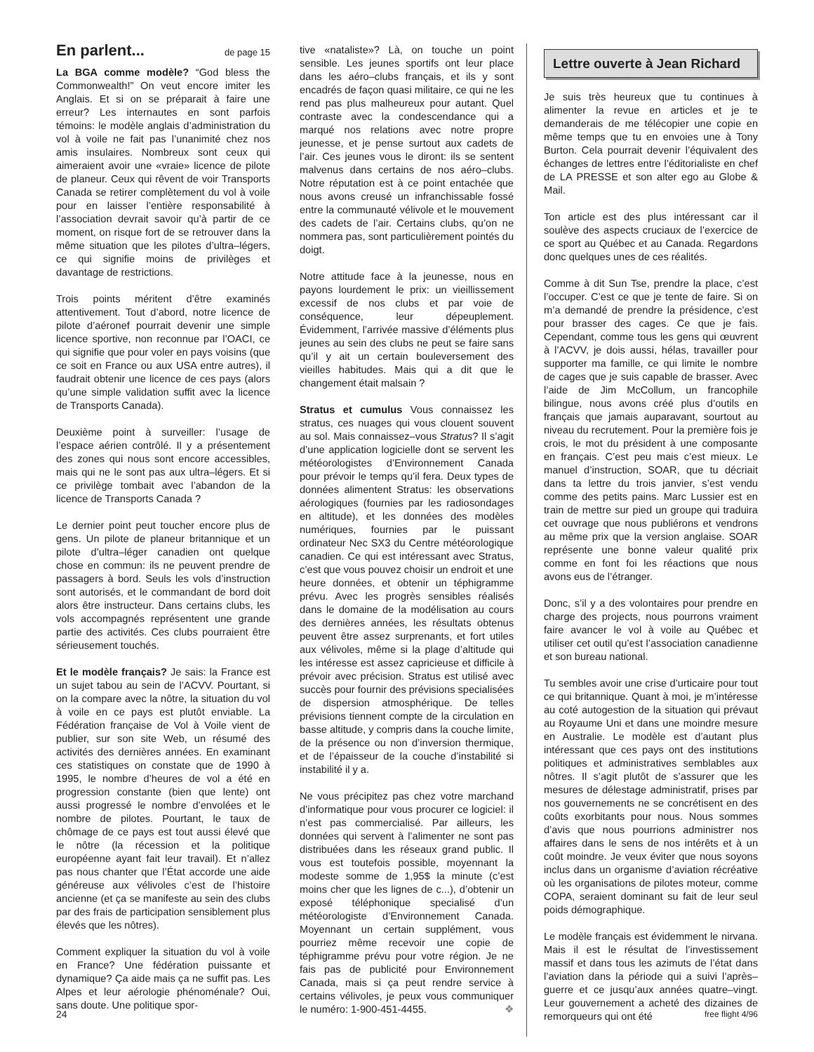En parlent... de page 15
La BGA comme modèle? “God bless the Commonwealth!” On veut encore imiter les Anglais. Et si on se préparait à faire une erreur? Les internautes en sont parfois témoins: le modèle anglais d’administration du vol à voile ne fait pas l’unanimité chez nos amis insulaires. Nombreux sont ceux qui aimeraient avoir une «vraie» licence de pilote de planeur. Ceux qui rêvent de voir Transports Canada se retirer complètement du vol à voile pour en laisser l’entière responsabilité à l’association devrait savoir qu’à partir de ce moment, on risque fort de se retrouver dans la même situation que les pilotes d’ultra–légers, ce qui signifie moins de privilèges et davantage de restrictions.
Trois points méritent d’être examinés attentivement. Tout d’abord, notre licence de pilote d’aéronef pourrait devenir une simple licence sportive, non reconnue par l’OACI, ce qui signifie que pour voler en pays voisins (que ce soit en France ou aux USA entre autres), il faudrait obtenir une licence de ces pays (alors qu’une simple validation suffit avec la licence de Transports Canada).
Deuxième point à surveiller: l’usage de l’espace aérien contrôlé. Il y a présentement des zones qui nous sont encore accessibles, mais qui ne le sont pas aux ultra–légers. Et si ce privilège tombait avec l’abandon de la licence de Transports Canada ?
Le dernier point peut toucher encore plus de gens. Un pilote de planeur britannique et un pilote d’ultra–léger canadien ont quelque chose en commun: ils ne peuvent prendre de passagers à bord. Seuls les vols d’instruction sont autorisés, et le commandant de bord doit alors être instructeur. Dans certains clubs, les vols accompagnés représentent une grande partie des activités. Ces clubs pourraient être sérieusement touchés.
Et le modèle français? Je sais: la France est un sujet tabou au sein de l’ACVV. Pourtant, si on la compare avec la nôtre, la situation du vol à voile en ce pays est plutôt enviable. La Fédération française de Vol à Voile vient de publier, sur son site Web, un résumé des activités des dernières années. En examinant ces statistiques on constate que de 1990 à 1995, le nombre d’heures de vol a été en progression constante (bien que lente) ont aussi progressé le nombre d’envolées et le nombre de pilotes. Pourtant, le taux de chômage de ce pays est tout aussi élevé que le nôtre (la récession et la politique européenne ayant fait leur travail). Et n’allez pas nous chanter que l’État accorde une aide généreuse aux vélivoles c’est de l’histoire ancienne (et ça se manifeste au sein des clubs par des frais de participation sensiblement plus élevés que les nôtres).
Comment expliquer la situation du vol à voile en France? Une fédération puissante et dynamique? Ça aide mais ça ne suffit pas. Les Alpes et leur aérologie phénoménale? Oui, sans doute. Une politique spor-
tive «nataliste»? Là, on touche un point sensible. Les jeunes sportifs ont leur place dans les aéro–clubs français, et ils y sont encadrés de façon quasi militaire, ce qui ne les rend pas plus malheureux pour autant. Quel contraste avec la condescendance qui a marqué nos relations avec notre propre jeunesse, et je pense surtout aux cadets de l’air. Ces jeunes vous le diront: ils se sentent malvenus dans certains de nos aéro–clubs. Notre réputation est à ce point entachée que nous avons creusé un infranchissable fossé entre la communauté vélivole et le mouvement des cadets de l’air. Certains clubs, qu’on ne nommera pas, sont particulièrement pointés du doigt.
Notre attitude face à la jeunesse, nous en payons lourdement le prix: un vieillissement excessif de nos clubs et par voie de conséquence, leur dépeuplement. Évidemment, l’arrivée massive d’éléments plus jeunes au sein des clubs ne peut se faire sans qu’il y ait un certain bouleversement des vieilles habitudes. Mais qui a dit que le changement était malsain ?
Stratus et cumulus Vous connaissez les stratus, ces nuages qui vous clouent souvent au sol. Mais connaissez–vous Stratus? Il s’agit d’une application logicielle dont se servent les météorologistes d’Environnement Canada pour prévoir le temps qu’il fera. Deux types de données alimentent Stratus: les observations aérologiques (fournies par les radiosondages en altitude), et les données des modèles numériques, fournies par le puissant ordinateur Nec SX3 du Centre météorologique canadien. Ce qui est intéressant avec Stratus, c’est que vous pouvez choisir un endroit et une heure données, et obtenir un téphigramme prévu. Avec les progrès sensibles réalisés dans le domaine de la modélisation au cours des dernières années, les résultats obtenus peuvent être assez surprenants, et fort utiles aux vélivoles, même si la plage d’altitude qui les intéresse est assez capricieuse et difficile à prévoir avec précision. Stratus est utilisé avec succès pour fournir des prévisions specialisées de dispersion atmosphérique. De telles prévisions tiennent compte de la circulation en basse altitude, y compris dans la couche limite, de la présence ou non d’inversion thermique, et de l’épaisseur de la couche d’instabilité si instabilité il y a.
Ne vous précipitez pas chez votre marchand d’informatique pour vous procurer ce logiciel: il n’est pas commercialisé. Par ailleurs, les données qui servent à l’alimenter ne sont pas distribuées dans les réseaux grand public. Il vous est toutefois possible, moyennant la modeste somme de 1,95$ la minute (c’est moins cher que les lignes de c...), d’obtenir un exposé téléphonique specialisé d’un météorologiste d’Environnement Canada. Moyennant un certain supplément, vous pourriez même recevoir une copie de téphigramme prévu pour votre région. Je ne fais pas de publicité pour Environnement Canada, mais si ça peut rendre service à certains vélivoles, je peux vous communiquer le numéro: 1-900-451-4455. ❖
Lettre ouverte à Jean Richard
Je suis très heureux que tu continues à alimenter la revue en articles et je te demanderais de me télécopier une copie en même temps que tu en envoies une à Tony Burton. Cela pourrait devenir l’équivalent des échanges de lettres entre l’éditorialiste en chef de LA PRESSE et son alter ego au Globe & Mail.
Ton article est des plus intéressant car il soulève des aspects cruciaux de l’exercice de ce sport au Québec et au Canada. Regardons donc quelques unes de ces réalités.
Comme à dit Sun Tse, prendre la place, c’est l’occuper. C’est ce que je tente de faire. Si on m’a demandé de prendre la présidence, c’est pour brasser des cages. Ce que je fais. Cependant, comme tous les gens qui œuvrent à l’ACVV, je dois aussi, hélas, travailler pour supporter ma famille, ce qui limite le nombre de cages que je suis capable de brasser. Avec l’aide de Jim McCollum, un francophile bilingue, nous avons créé plus d’outils en français que jamais auparavant, sourtout au niveau du recrutement. Pour la première fois je crois, le mot du président à une composante en français. C’est peu mais c’est mieux. Le manuel d’instruction, SOAR, que tu décriait dans ta lettre du trois janvier, s’est vendu comme des petits pains. Marc Lussier est en train de mettre sur pied un groupe qui traduira cet ouvrage que nous publiérons et vendrons au même prix que la version anglaise. SOAR représente une bonne valeur qualité prix comme en font foi les réactions que nous avons eus de l’étranger.
Donc, s’il y a des volontaires pour prendre en charge des projects, nous pourrons vraiment faire avancer le vol à voile au Québec et utiliser cet outil qu’est l’association canadienne et son bureau national.
Tu sembles avoir une crise d’urticaire pour tout ce qui britannique. Quant à moi, je m’intéresse au coté autogestion de la situation qui prévaut au Royaume Uni et dans une moindre mesure en Australie. Le modèle est d’autant plus intéressant que ces pays ont des institutions politiques et administratives semblables aux nôtres. Il s’agit plutôt de s’assurer que les mesures de délestage administratif, prises par nos gouvernements ne se concrétisent en des coûts exorbitants pour nous. Nous sommes d’avis que nous pourrions administrer nos affaires dans le sens de nos intérêts et à un coût moindre. Je veux éviter que nous soyons inclus dans un organisme d’aviation récréative où les organisations de pilotes moteur, comme COPA, seraient dominant su fait de leur seul poids démographique.
Le modèle français est évidemment le nirvana. Mais il est le résultat de l’investissement massif et dans tous les azimuts de l’état dans l’aviation dans la période qui a suivi l’après–guerre et ce jusqu’aux années quatre–vingt. Leur gouvernement a acheté des dizaines de remorqueurs qui ont été
24 free flight 4/96